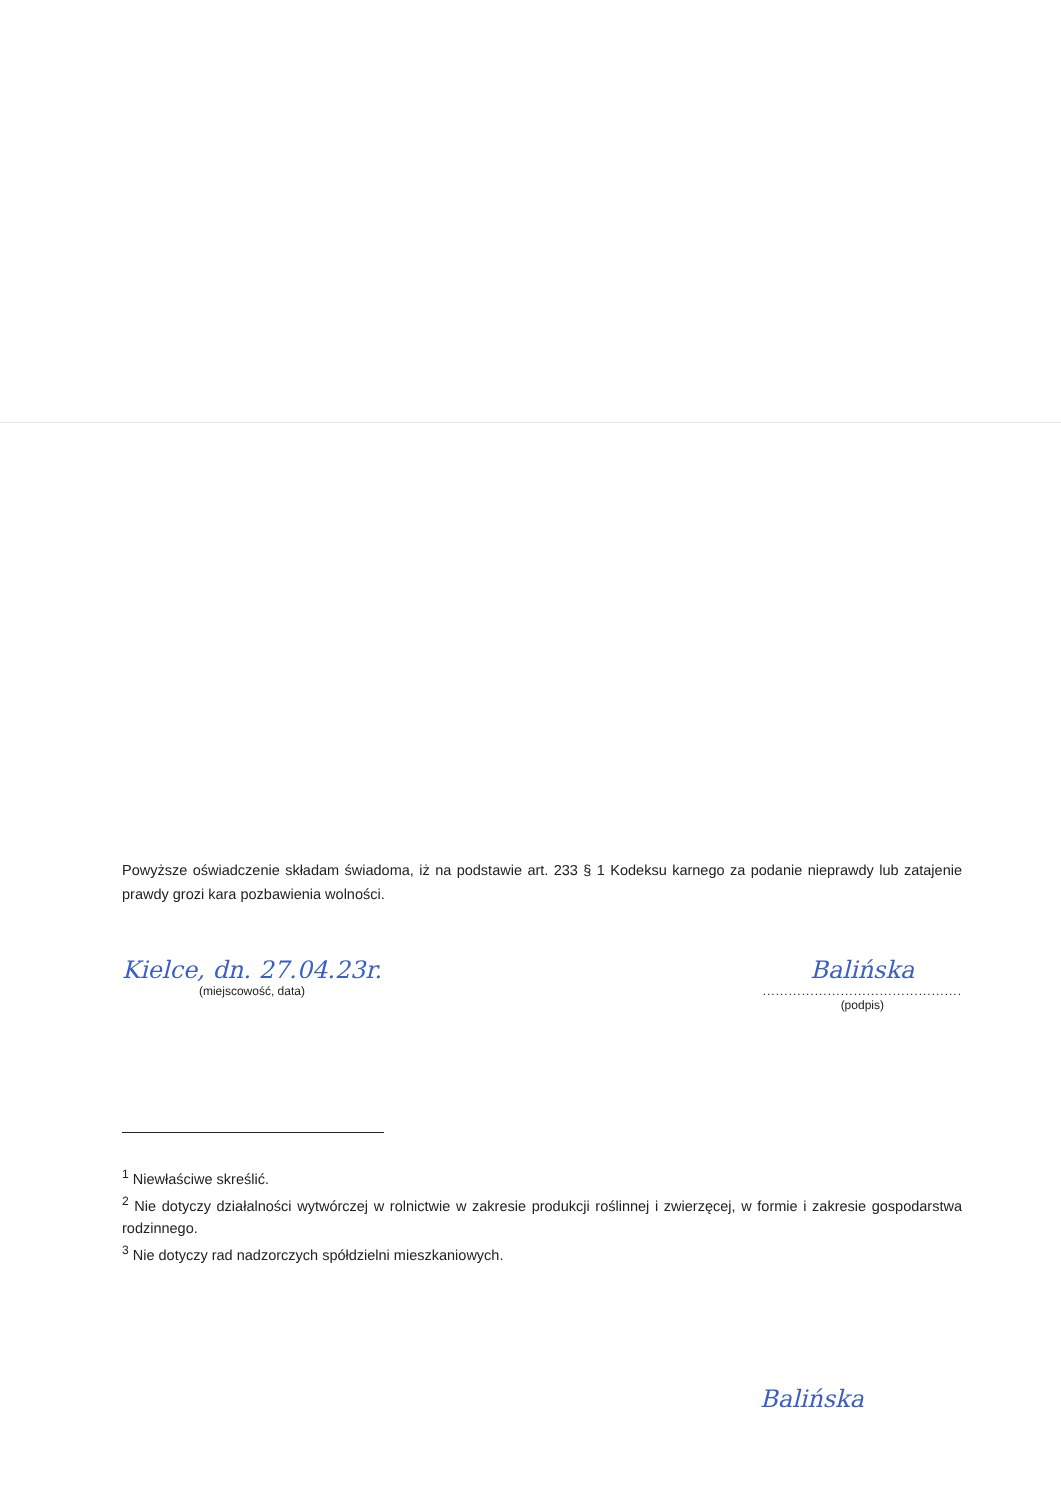Powyższe oświadczenie składam świadoma, iż na podstawie art. 233 § 1 Kodeksu karnego za podanie nieprawdy lub zatajenie prawdy grozi kara pozbawienia wolności.
Kielce, dn. 27.04.23r.
(miejscowość, data)
Balińska
..............................................
(podpis)
<sup>1</sup> Niewłaściwe skreślić.
<sup>2</sup> Nie dotyczy działalności wytwórczej w rolnictwie w zakresie produkcji roślinnej i zwierzęcej, w formie i zakresie gospodarstwa rodzinnego.
<sup>3</sup> Nie dotyczy rad nadzorczych spółdzielni mieszkaniowych.
Balińska